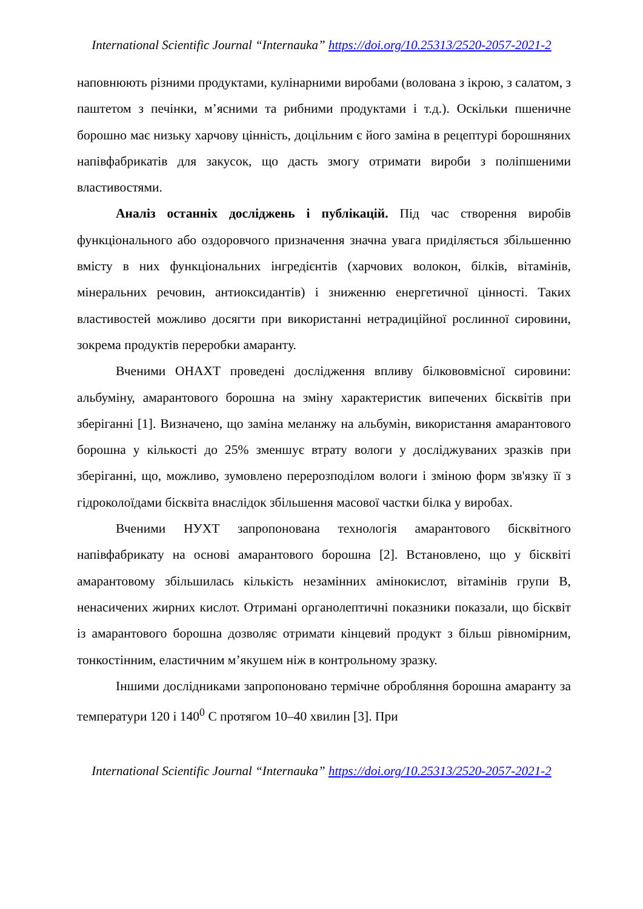International Scientific Journal “Internauka” https://doi.org/10.25313/2520-2057-2021-2
наповнюють різними продуктами, кулінарними виробами (волована з ікрою, з салатом, з паштетом з печінки, м’ясними та рибними продуктами і т.д.). Оскільки пшеничне борошно має низьку харчову цінність, доцільним є його заміна в рецептурі борошняних напівфабрикатів для закусок, що дасть змогу отримати вироби з поліпшеними властивостями.
Аналіз останніх досліджень і публікацій. Під час створення виробів функціонального або оздоровчого призначення значна увага приділяється збільшенню вмісту в них функціональних інгредієнтів (харчових волокон, білків, вітамінів, мінеральних речовин, антиоксидантів) і зниженню енергетичної цінності. Таких властивостей можливо досягти при використанні нетрадиційної рослинної сировини, зокрема продуктів переробки амаранту.
Вченими ОНАХТ проведені дослідження впливу білкововмісної сировини: альбуміну, амарантового борошна на зміну характеристик випечених бісквітів при зберіганні [1]. Визначено, що заміна меланжу на альбумін, використання амарантового борошна у кількості до 25% зменшує втрату вологи у досліджуваних зразків при зберіганні, що, можливо, зумовлено перерозподілом вологи і зміною форм зв'язку її з гідроколоїдами бісквіта внаслідок збільшення масової частки білка у виробах.
Вченими НУХТ запропонована технологія амарантового бісквітного напівфабрикату на основі амарантового борошна [2]. Встановлено, що у бісквіті амарантовому збільшилась кількість незамінних амінокислот, вітамінів групи В, ненасичених жирних кислот. Отримані органолептичні показники показали, що бісквіт із амарантового борошна дозволяє отримати кінцевий продукт з більш рівномірним, тонкостінним, еластичним м’якушем ніж в контрольному зразку.
Іншими дослідниками запропоновано термічне обробляння борошна амаранту за температури 120 і 140<sup>0</sup> С протягом 10–40 хвилин [3]. При
International Scientific Journal “Internauka” https://doi.org/10.25313/2520-2057-2021-2